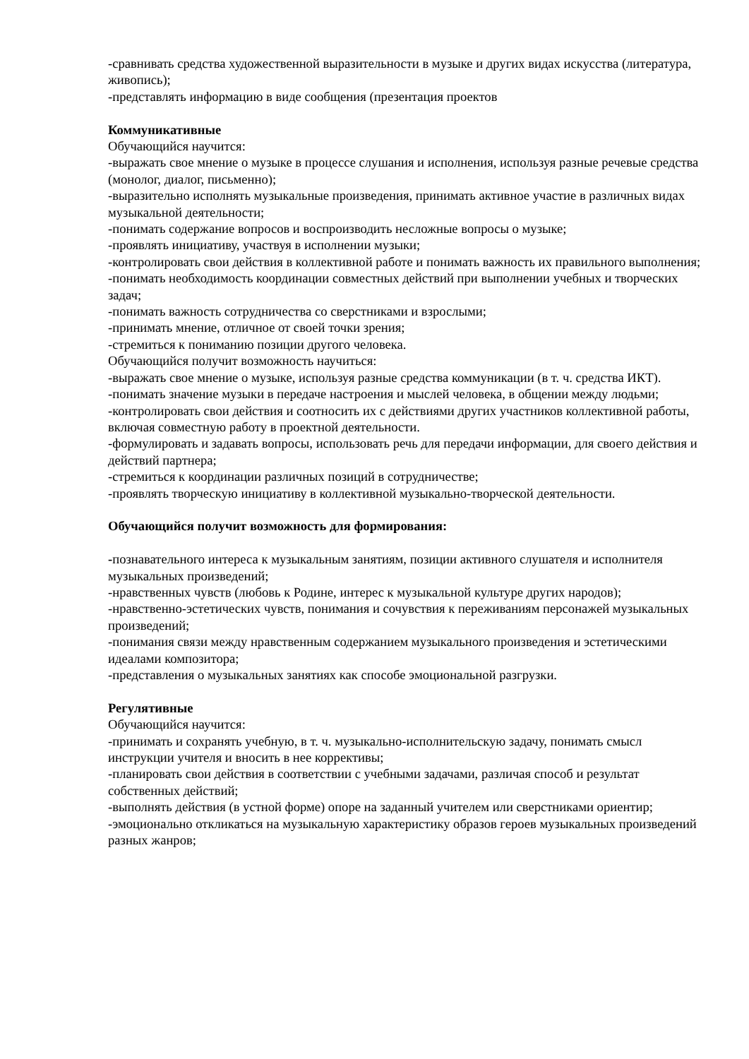-сравнивать средства художественной выразительности в музыке и других видах искусства (литература, живопись);
-представлять информацию в виде сообщения (презентация проектов
Коммуникативные
Обучающийся научится:
-выражать свое мнение о музыке в процессе слушания и исполнения, используя разные речевые средства (монолог, диалог, письменно);
-выразительно исполнять музыкальные произведения, принимать активное участие в различных видах музыкальной деятельности;
-понимать содержание вопросов и воспроизводить несложные вопросы о музыке;
-проявлять инициативу, участвуя в исполнении музыки;
-контролировать свои действия в коллективной работе и понимать важность их правильного выполнения;
-понимать необходимость координации совместных действий при выполнении учебных и творческих задач;
-понимать важность сотрудничества со сверстниками и взрослыми;
-принимать мнение, отличное от своей точки зрения;
-стремиться к пониманию позиции другого человека.
Обучающийся получит возможность научиться:
-выражать свое мнение о музыке, используя разные средства коммуникации (в т. ч. средства ИКТ).
-понимать значение музыки в передаче настроения и мыслей человека, в общении между людьми;
-контролировать свои действия и соотносить их с действиями других участников коллективной работы, включая совместную работу в проектной деятельности.
-формулировать и задавать вопросы, использовать речь для передачи информации, для своего действия и действий партнера;
-стремиться к координации различных позиций в сотрудничестве;
-проявлять творческую инициативу в коллективной музыкально-творческой деятельности.
Обучающийся получит возможность для формирования:
-познавательного интереса к музыкальным занятиям, позиции активного слушателя и исполнителя музыкальных произведений;
-нравственных чувств (любовь к Родине, интерес к музыкальной культуре других народов);
-нравственно-эстетических чувств, понимания и сочувствия к переживаниям персонажей музыкальных произведений;
-понимания связи между нравственным содержанием музыкального произведения и эстетическими идеалами композитора;
-представления о музыкальных занятиях как способе эмоциональной разгрузки.
Регулятивные
Обучающийся научится:
-принимать и сохранять учебную, в т. ч. музыкально-исполнительскую задачу, понимать смысл инструкции учителя и вносить в нее коррективы;
-планировать свои действия в соответствии с учебными задачами, различая способ и результат собственных действий;
-выполнять действия (в устной форме) опоре на заданный учителем или сверстниками ориентир;
-эмоционально откликаться на музыкальную характеристику образов героев музыкальных произведений разных жанров;